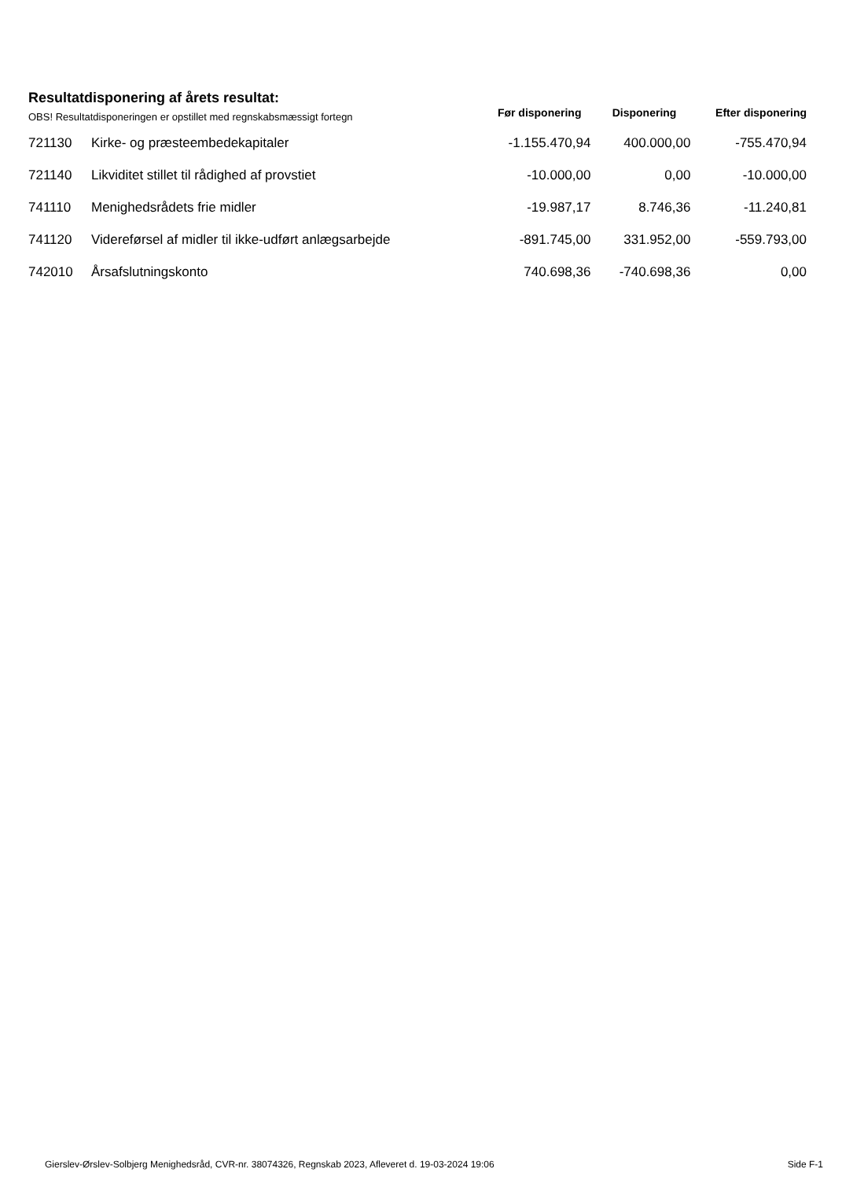Resultatdisponering af årets resultat:
| OBS! Resultatdisponeringen er opstillet med regnskabsmæssigt fortegn | | Før disponering | Disponering | Efter disponering |
| --- | --- | --- | --- | --- |
| 721130 | Kirke- og præsteembedekapitaler | -1.155.470,94 | 400.000,00 | -755.470,94 |
| 721140 | Likviditet stillet til rådighed af provstiet | -10.000,00 | 0,00 | -10.000,00 |
| 741110 | Menighedsrådets frie midler | -19.987,17 | 8.746,36 | -11.240,81 |
| 741120 | Videreførsel af midler til ikke-udført anlægsarbejde | -891.745,00 | 331.952,00 | -559.793,00 |
| 742010 | Årsafslutningskonto | 740.698,36 | -740.698,36 | 0,00 |
Gierslev-Ørslev-Solbjerg Menighedsråd, CVR-nr. 38074326, Regnskab 2023, Afleveret d. 19-03-2024 19:06 Side F-1